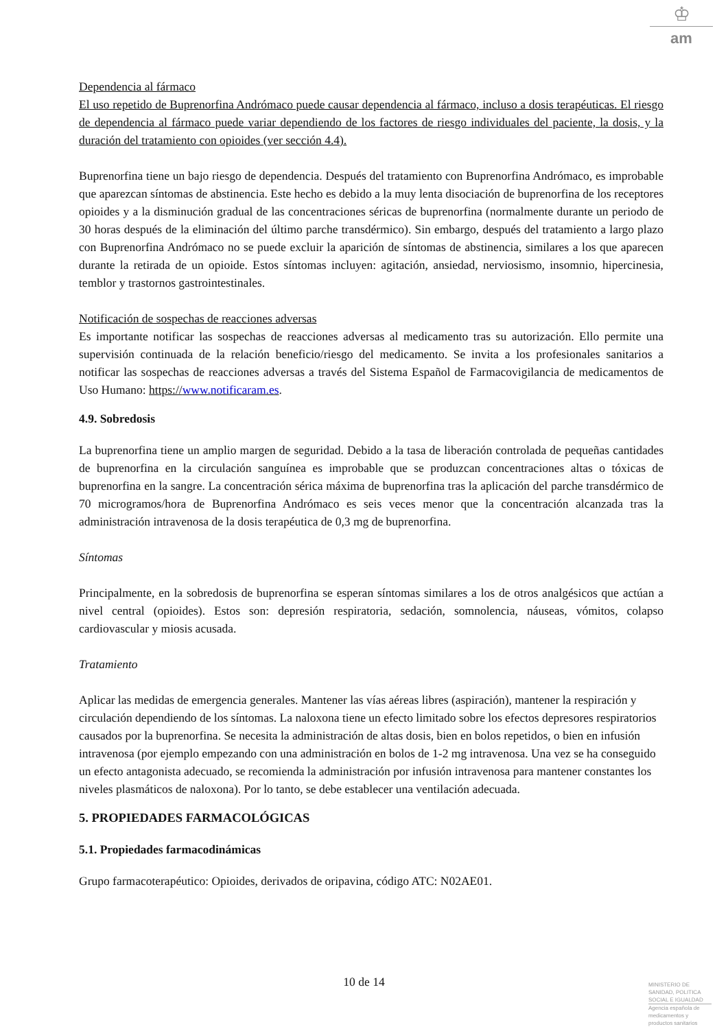♔
am
Dependencia al fármaco
El uso repetido de Buprenorfina Andrómaco puede causar dependencia al fármaco, incluso a dosis terapéuticas. El riesgo de dependencia al fármaco puede variar dependiendo de los factores de riesgo individuales del paciente, la dosis, y la duración del tratamiento con opioides (ver sección 4.4).
Buprenorfina tiene un bajo riesgo de dependencia. Después del tratamiento con Buprenorfina Andrómaco, es improbable que aparezcan síntomas de abstinencia. Este hecho es debido a la muy lenta disociación de buprenorfina de los receptores opioides y a la disminución gradual de las concentraciones séricas de buprenorfina (normalmente durante un periodo de 30 horas después de la eliminación del último parche transdérmico). Sin embargo, después del tratamiento a largo plazo con Buprenorfina Andrómaco no se puede excluir la aparición de síntomas de abstinencia, similares a los que aparecen durante la retirada de un opioide. Estos síntomas incluyen: agitación, ansiedad, nerviosismo, insomnio, hipercinesia, temblor y trastornos gastrointestinales.
Notificación de sospechas de reacciones adversas
Es importante notificar las sospechas de reacciones adversas al medicamento tras su autorización. Ello permite una supervisión continuada de la relación beneficio/riesgo del medicamento. Se invita a los profesionales sanitarios a notificar las sospechas de reacciones adversas a través del Sistema Español de Farmacovigilancia de medicamentos de Uso Humano: https://www.notificaram.es.
4.9. Sobredosis
La buprenorfina tiene un amplio margen de seguridad. Debido a la tasa de liberación controlada de pequeñas cantidades de buprenorfina en la circulación sanguínea es improbable que se produzcan concentraciones altas o tóxicas de buprenorfina en la sangre. La concentración sérica máxima de buprenorfina tras la aplicación del parche transdérmico de 70 microgramos/hora de Buprenorfina Andrómaco es seis veces menor que la concentración alcanzada tras la administración intravenosa de la dosis terapéutica de 0,3 mg de buprenorfina.
Síntomas
Principalmente, en la sobredosis de buprenorfina se esperan síntomas similares a los de otros analgésicos que actúan a nivel central (opioides). Estos son: depresión respiratoria, sedación, somnolencia, náuseas, vómitos, colapso cardiovascular y miosis acusada.
Tratamiento
Aplicar las medidas de emergencia generales. Mantener las vías aéreas libres (aspiración), mantener la respiración y circulación dependiendo de los síntomas. La naloxona tiene un efecto limitado sobre los efectos depresores respiratorios causados por la buprenorfina. Se necesita la administración de altas dosis, bien en bolos repetidos, o bien en infusión intravenosa (por ejemplo empezando con una administración en bolos de 1-2 mg intravenosa. Una vez se ha conseguido un efecto antagonista adecuado, se recomienda la administración por infusión intravenosa para mantener constantes los niveles plasmáticos de naloxona). Por lo tanto, se debe establecer una ventilación adecuada.
5. PROPIEDADES FARMACOLÓGICAS
5.1. Propiedades farmacodinámicas
Grupo farmacoterapéutico: Opioides, derivados de oripavina, código ATC: N02AE01.
10 de 14
MINISTERIO DE
SANIDAD, POLITICA
SOCIAL E IGUALDAD
Agencia española de
medicamentos y
productos sanitarios